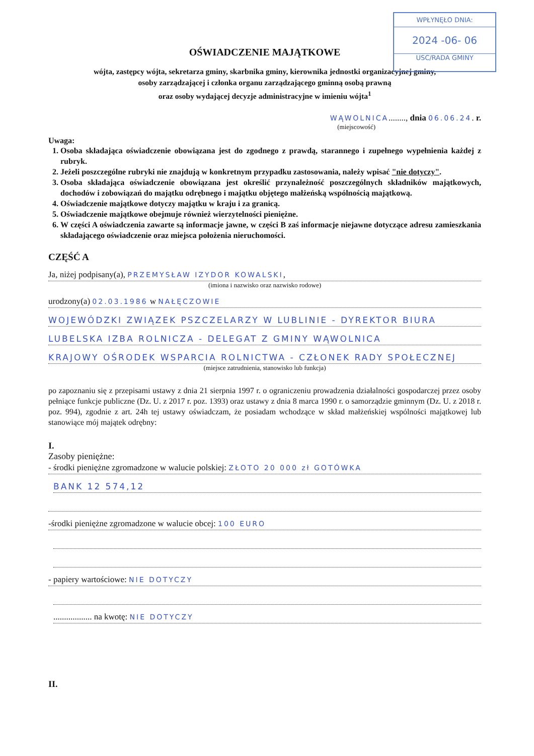WPŁYNĘŁO DNIA:
2024 -06- 06
USC/RADA GMINY
OŚWIADCZENIE MAJĄTKOWE
wójta, zastępcy wójta, sekretarza gminy, skarbnika gminy, kierownika jednostki organizacyjnej gminy,
osoby zarządzającej i członka organu zarządzającego gminną osobą prawną
oraz osoby wydającej decyzje administracyjne w imieniu wójta<sup>1</sup>
WĄWOLNICA........, dnia 06.06.24. r.
(miejscowość)
Uwaga:
1. Osoba składająca oświadczenie obowiązana jest do zgodnego z prawdą, starannego i zupełnego wypełnienia każdej z rubryk.
2. Jeżeli poszczególne rubryki nie znajdują w konkretnym przypadku zastosowania, należy wpisać "nie dotyczy".
3. Osoba składająca oświadczenie obowiązana jest określić przynależność poszczególnych składników majątkowych, dochodów i zobowiązań do majątku odrębnego i majątku objętego małżeńską wspólnością majątkową.
4. Oświadczenie majątkowe dotyczy majątku w kraju i za granicą.
5. Oświadczenie majątkowe obejmuje również wierzytelności pieniężne.
6. W części A oświadczenia zawarte są informacje jawne, w części B zaś informacje niejawne dotyczące adresu zamieszkania składającego oświadczenie oraz miejsca położenia nieruchomości.
CZĘŚĆ A
Ja, niżej podpisany(a), PRZEMYSŁAW IZYDOR KOWALSKI,
(imiona i nazwisko oraz nazwisko rodowe)
urodzony(a) 02.03.1986 w NAŁĘCZOWIE
WOJEWÓDZKI ZWIĄZEK PSZCZELARZY W LUBLINIE - DYREKTOR BIURA
LUBELSKA IZBA ROLNICZA - DELEGAT Z GMINY WĄWOLNICA
KRAJOWY OŚRODEK WSPARCIA ROLNICTWA - CZŁONEK RADY SPOŁECZNEJ
(miejsce zatrudnienia, stanowisko lub funkcja)
po zapoznaniu się z przepisami ustawy z dnia 21 sierpnia 1997 r. o ograniczeniu prowadzenia działalności gospodarczej przez osoby pełniące funkcje publiczne (Dz. U. z 2017 r. poz. 1393) oraz ustawy z dnia 8 marca 1990 r. o samorządzie gminnym (Dz. U. z 2018 r. poz. 994), zgodnie z art. 24h tej ustawy oświadczam, że posiadam wchodzące w skład małżeńskiej wspólności majątkowej lub stanowiące mój majątek odrębny:
I.
Zasoby pieniężne:
- środki pieniężne zgromadzone w walucie polskiej: ZŁOTO 20 000 zł GOTÓWKA
BANK 12 574,12
-środki pieniężne zgromadzone w walucie obcej: 100 EURO
- papiery wartościowe: NIE DOTYCZY
.................. na kwotę: NIE DOTYCZY
II.